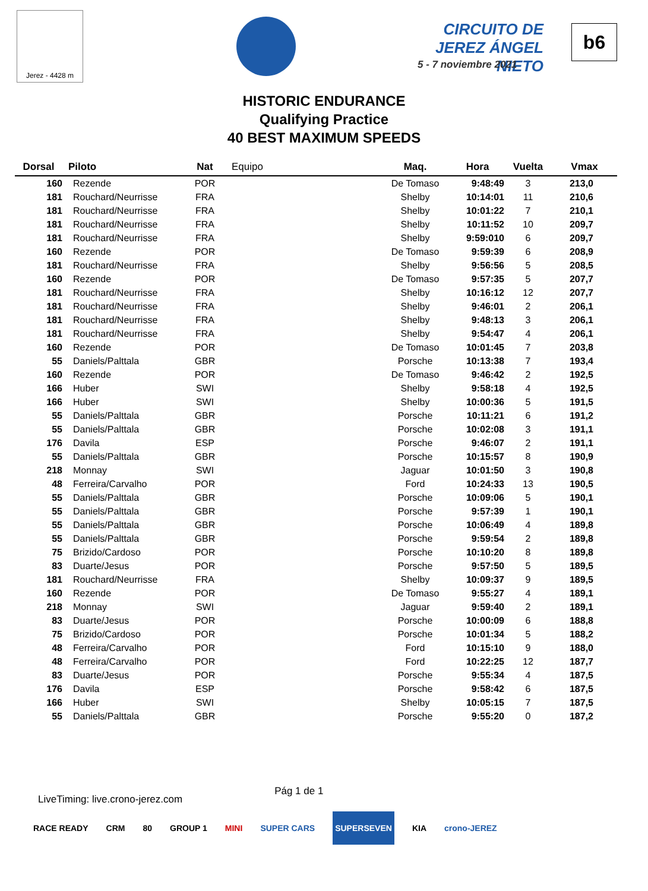Jerez - 4428 m
CIRCUITO DE JEREZ ÁNGEL NIETO
5 - 7 noviembre 2021
b6
HISTORIC ENDURANCE
Qualifying Practice
40 BEST MAXIMUM SPEEDS
| Dorsal | Piloto | Nat | Equipo | Maq. | Hora | Vuelta | Vmax |
| --- | --- | --- | --- | --- | --- | --- | --- |
| 160 | Rezende | POR | | De Tomaso | 9:48:49 | 3 | 213,0 |
| 181 | Rouchard/Neurrisse | FRA | | Shelby | 10:14:01 | 11 | 210,6 |
| 181 | Rouchard/Neurrisse | FRA | | Shelby | 10:01:22 | 7 | 210,1 |
| 181 | Rouchard/Neurrisse | FRA | | Shelby | 10:11:52 | 10 | 209,7 |
| 181 | Rouchard/Neurrisse | FRA | | Shelby | 9:59:010 | 6 | 209,7 |
| 160 | Rezende | POR | | De Tomaso | 9:59:39 | 6 | 208,9 |
| 181 | Rouchard/Neurrisse | FRA | | Shelby | 9:56:56 | 5 | 208,5 |
| 160 | Rezende | POR | | De Tomaso | 9:57:35 | 5 | 207,7 |
| 181 | Rouchard/Neurrisse | FRA | | Shelby | 10:16:12 | 12 | 207,7 |
| 181 | Rouchard/Neurrisse | FRA | | Shelby | 9:46:01 | 2 | 206,1 |
| 181 | Rouchard/Neurrisse | FRA | | Shelby | 9:48:13 | 3 | 206,1 |
| 181 | Rouchard/Neurrisse | FRA | | Shelby | 9:54:47 | 4 | 206,1 |
| 160 | Rezende | POR | | De Tomaso | 10:01:45 | 7 | 203,8 |
| 55 | Daniels/Palttala | GBR | | Porsche | 10:13:38 | 7 | 193,4 |
| 160 | Rezende | POR | | De Tomaso | 9:46:42 | 2 | 192,5 |
| 166 | Huber | SWI | | Shelby | 9:58:18 | 4 | 192,5 |
| 166 | Huber | SWI | | Shelby | 10:00:36 | 5 | 191,5 |
| 55 | Daniels/Palttala | GBR | | Porsche | 10:11:21 | 6 | 191,2 |
| 55 | Daniels/Palttala | GBR | | Porsche | 10:02:08 | 3 | 191,1 |
| 176 | Davila | ESP | | Porsche | 9:46:07 | 2 | 191,1 |
| 55 | Daniels/Palttala | GBR | | Porsche | 10:15:57 | 8 | 190,9 |
| 218 | Monnay | SWI | | Jaguar | 10:01:50 | 3 | 190,8 |
| 48 | Ferreira/Carvalho | POR | | Ford | 10:24:33 | 13 | 190,5 |
| 55 | Daniels/Palttala | GBR | | Porsche | 10:09:06 | 5 | 190,1 |
| 55 | Daniels/Palttala | GBR | | Porsche | 9:57:39 | 1 | 190,1 |
| 55 | Daniels/Palttala | GBR | | Porsche | 10:06:49 | 4 | 189,8 |
| 55 | Daniels/Palttala | GBR | | Porsche | 9:59:54 | 2 | 189,8 |
| 75 | Brizido/Cardoso | POR | | Porsche | 10:10:20 | 8 | 189,8 |
| 83 | Duarte/Jesus | POR | | Porsche | 9:57:50 | 5 | 189,5 |
| 181 | Rouchard/Neurrisse | FRA | | Shelby | 10:09:37 | 9 | 189,5 |
| 160 | Rezende | POR | | De Tomaso | 9:55:27 | 4 | 189,1 |
| 218 | Monnay | SWI | | Jaguar | 9:59:40 | 2 | 189,1 |
| 83 | Duarte/Jesus | POR | | Porsche | 10:00:09 | 6 | 188,8 |
| 75 | Brizido/Cardoso | POR | | Porsche | 10:01:34 | 5 | 188,2 |
| 48 | Ferreira/Carvalho | POR | | Ford | 10:15:10 | 9 | 188,0 |
| 48 | Ferreira/Carvalho | POR | | Ford | 10:22:25 | 12 | 187,7 |
| 83 | Duarte/Jesus | POR | | Porsche | 9:55:34 | 4 | 187,5 |
| 176 | Davila | ESP | | Porsche | 9:58:42 | 6 | 187,5 |
| 166 | Huber | SWI | | Shelby | 10:05:15 | 7 | 187,5 |
| 55 | Daniels/Palttala | GBR | | Porsche | 9:55:20 | 0 | 187,2 |
LiveTiming: live.crono-jerez.com
Pág 1 de 1
RACE READY CRM 80 GROUP 1 MINI SUPER CARS SUPERSEVEN KIA crono-JEREZ